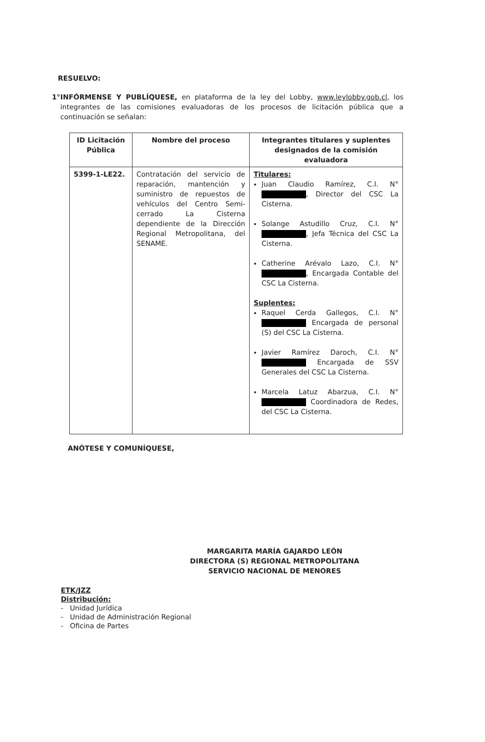RESUELVO:
1° INFÓRMENSE Y PUBLÍQUESE, en plataforma de la ley del Lobby, www.leylobby.gob.cl, los integrantes de las comisiones evaluadoras de los procesos de licitación pública que a continuación se señalan:
| ID Licitación Pública | Nombre del proceso | Integrantes titulares y suplentes designados de la comisión evaluadora |
| --- | --- | --- |
| 5399-1-LE22. | Contratación del servicio de reparación, mantención y suministro de repuestos de vehículos del Centro Semi-cerrado La Cisterna dependiente de la Dirección Regional Metropolitana, del SENAME. | Titulares: Juan Claudio Ramírez, C.I. N° , Director del CSC La Cisterna. Solange Astudillo Cruz, C.I. N° , Jefa Técnica del CSC La Cisterna. Catherine Arévalo Lazo, C.I. N° , Encargada Contable del CSC La Cisterna. Suplentes: Raquel Cerda Gallegos, C.I. N° Encargada de personal (S) del CSC La Cisterna. Javier Ramírez Daroch, C.I. N° Encargada de SSV Generales del CSC La Cisterna. Marcela Latuz Abarzua, C.I. N° Coordinadora de Redes, del CSC La Cisterna. |
ANÓTESE Y COMUNÍQUESE,
MARGARITA MARÍA GAJARDO LEÓN
DIRECTORA (S) REGIONAL METROPOLITANA
SERVICIO NACIONAL DE MENORES
ETK/JZZ
Distribución:
- Unidad Jurídica
- Unidad de Administración Regional
- Oficina de Partes